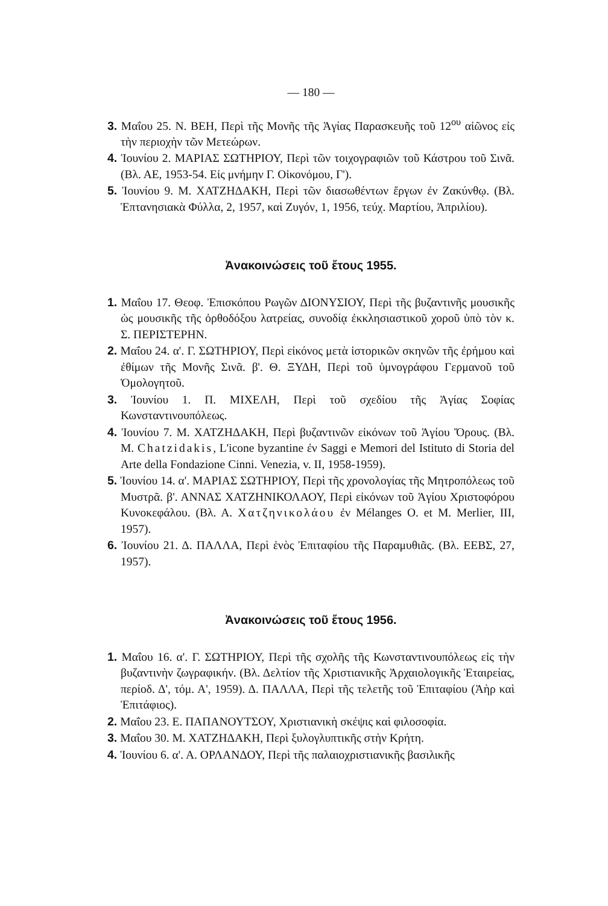— 180 —
3. Μαΐου 25. Ν. ΒΕΗ, Περὶ τῆς Μονῆς τῆς Ἁγίας Παρασκευῆς τοῦ 12<sup>ου</sup> αἰῶνος εἰς τὴν περιοχὴν τῶν Μετεώρων.
4. Ἰουνίου 2. ΜΑΡΙΑΣ ΣΩΤΗΡΙΟΥ, Περὶ τῶν τοιχογραφιῶν τοῦ Κάστρου τοῦ Σινᾶ. (Βλ. ΑΕ, 1953-54. Εἰς μνήμην Γ. Οἰκονόμου, Γ').
5. Ἰουνίου 9. Μ. ΧΑΤΖΗΔΑΚΗ, Περὶ τῶν διασωθέντων ἔργων ἐν Ζακύνθῳ. (Βλ. Ἑπτανησιακὰ Φύλλα, 2, 1957, καὶ Ζυγόν, 1, 1956, τεύχ. Μαρτίου, Ἀπριλίου).
Ἀνακοινώσεις τοῦ ἔτους 1955.
1. Μαΐου 17. Θεοφ. Ἐπισκόπου Ρωγῶν ΔΙΟΝΥΣΙΟΥ, Περὶ τῆς βυζαντινῆς μουσικῆς ὡς μουσικῆς τῆς ὀρθοδόξου λατρείας, συνοδίᾳ ἐκκλησιαστικοῦ χοροῦ ὑπὸ τὸν κ. Σ. ΠΕΡΙΣΤΕΡΗΝ.
2. Μαΐου 24. α'. Γ. ΣΩΤΗΡΙΟΥ, Περὶ εἰκόνος μετὰ ἱστορικῶν σκηνῶν τῆς ἐρήμου καὶ ἐθίμων τῆς Μονῆς Σινᾶ. β'. Θ. ΞΥΔΗ, Περὶ τοῦ ὑμνογράφου Γερμανοῦ τοῦ Ὁμολογητοῦ.
3. Ἰουνίου 1. Π. ΜΙΧΕΛΗ, Περὶ τοῦ σχεδίου τῆς Ἁγίας Σοφίας Κωνσταντινουπόλεως.
4. Ἰουνίου 7. Μ. ΧΑΤΖΗΔΑΚΗ, Περὶ βυζαντινῶν εἰκόνων τοῦ Ἁγίου Ὄρους. (Βλ. Μ. Chatzidakis, L'icone byzantine ἐν Saggi e Memori del Istituto di Storia del Arte della Fondazione Cinni. Venezia, v. II, 1958-1959).
5. Ἰουνίου 14. α'. ΜΑΡΙΑΣ ΣΩΤΗΡΙΟΥ, Περὶ τῆς χρονολογίας τῆς Μητροπόλεως τοῦ Μυστρᾶ. β'. ΑΝΝΑΣ ΧΑΤΖΗΝΙΚΟΛΑΟΥ, Περὶ εἰκόνων τοῦ Ἁγίου Χριστοφόρου Κυνοκεφάλου. (Βλ. Α. Χατζηνικολάου ἐν Mélanges O. et M. Merlier, III, 1957).
6. Ἰουνίου 21. Δ. ΠΑΛΛΑ, Περὶ ἑνὸς Ἐπιταφίου τῆς Παραμυθιᾶς. (Βλ. ΕΕΒΣ, 27, 1957).
Ἀνακοινώσεις τοῦ ἔτους 1956.
1. Μαΐου 16. α'. Γ. ΣΩΤΗΡΙΟΥ, Περὶ τῆς σχολῆς τῆς Κωνσταντινουπόλεως εἰς τὴν βυζαντινὴν ζωγραφικήν. (Βλ. Δελτίον τῆς Χριστιανικῆς Ἀρχαιολογικῆς Ἑταιρείας, περίοδ. Δ', τόμ. Α', 1959). Δ. ΠΑΛΛΑ, Περὶ τῆς τελετῆς τοῦ Ἐπιταφίου (Ἀὴρ καὶ Ἐπιτάφιος).
2. Μαΐου 23. Ε. ΠΑΠΑΝΟΥΤΣΟΥ, Χριστιανικὴ σκέψις καὶ φιλοσοφία.
3. Μαΐου 30. Μ. ΧΑΤΖΗΔΑΚΗ, Περὶ ξυλογλυπτικῆς στὴν Κρήτη.
4. Ἰουνίου 6. α'. Α. ΟΡΛΑΝΔΟΥ, Περὶ τῆς παλαιοχριστιανικῆς βασιλικῆς